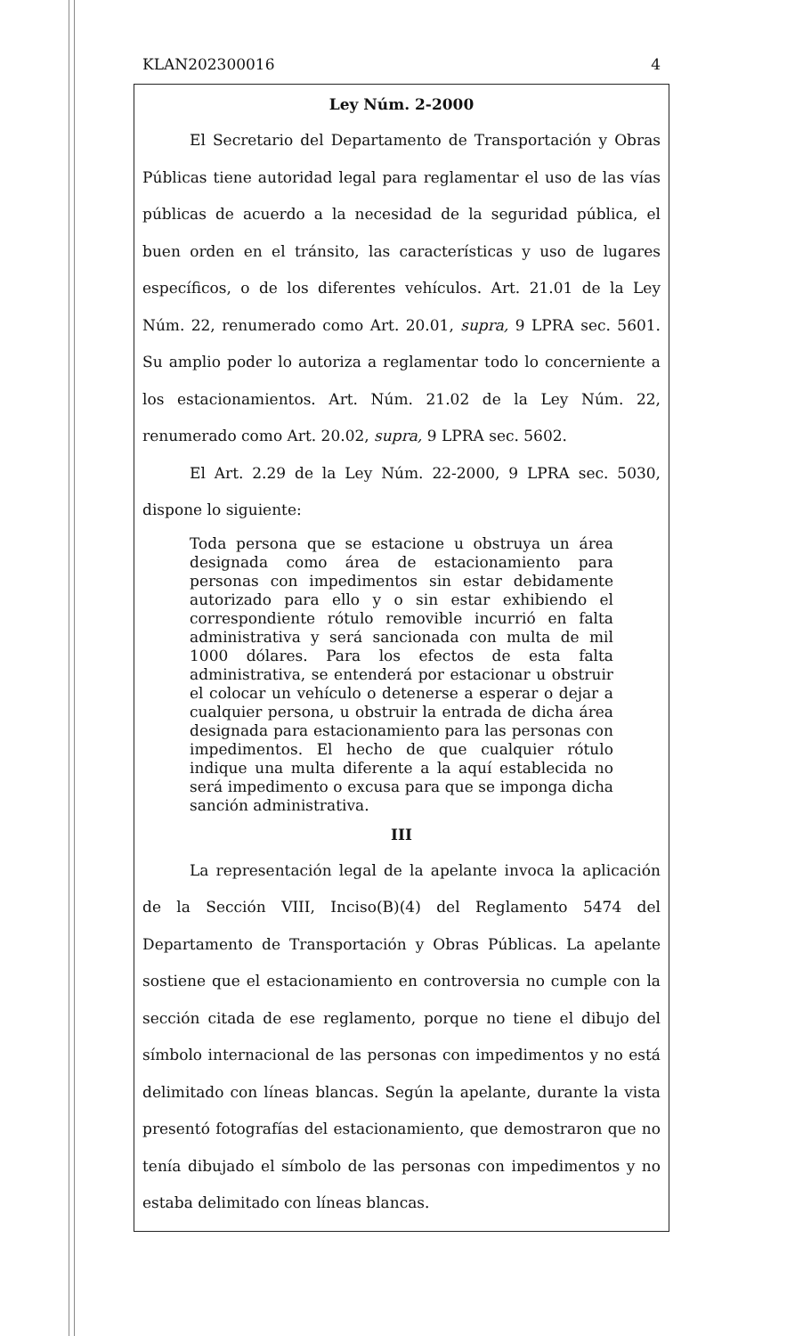KLAN202300016 4
Ley Núm. 2-2000
El Secretario del Departamento de Transportación y Obras Públicas tiene autoridad legal para reglamentar el uso de las vías públicas de acuerdo a la necesidad de la seguridad pública, el buen orden en el tránsito, las características y uso de lugares específicos, o de los diferentes vehículos. Art. 21.01 de la Ley Núm. 22, renumerado como Art. 20.01, supra, 9 LPRA sec. 5601. Su amplio poder lo autoriza a reglamentar todo lo concerniente a los estacionamientos. Art. Núm. 21.02 de la Ley Núm. 22, renumerado como Art. 20.02, supra, 9 LPRA sec. 5602.
El Art. 2.29 de la Ley Núm. 22-2000, 9 LPRA sec. 5030, dispone lo siguiente:
Toda persona que se estacione u obstruya un área designada como área de estacionamiento para personas con impedimentos sin estar debidamente autorizado para ello y o sin estar exhibiendo el correspondiente rótulo removible incurrió en falta administrativa y será sancionada con multa de mil 1000 dólares. Para los efectos de esta falta administrativa, se entenderá por estacionar u obstruir el colocar un vehículo o detenerse a esperar o dejar a cualquier persona, u obstruir la entrada de dicha área designada para estacionamiento para las personas con impedimentos. El hecho de que cualquier rótulo indique una multa diferente a la aquí establecida no será impedimento o excusa para que se imponga dicha sanción administrativa.
III
La representación legal de la apelante invoca la aplicación de la Sección VIII, Inciso(B)(4) del Reglamento 5474 del Departamento de Transportación y Obras Públicas. La apelante sostiene que el estacionamiento en controversia no cumple con la sección citada de ese reglamento, porque no tiene el dibujo del símbolo internacional de las personas con impedimentos y no está delimitado con líneas blancas. Según la apelante, durante la vista presentó fotografías del estacionamiento, que demostraron que no tenía dibujado el símbolo de las personas con impedimentos y no estaba delimitado con líneas blancas.